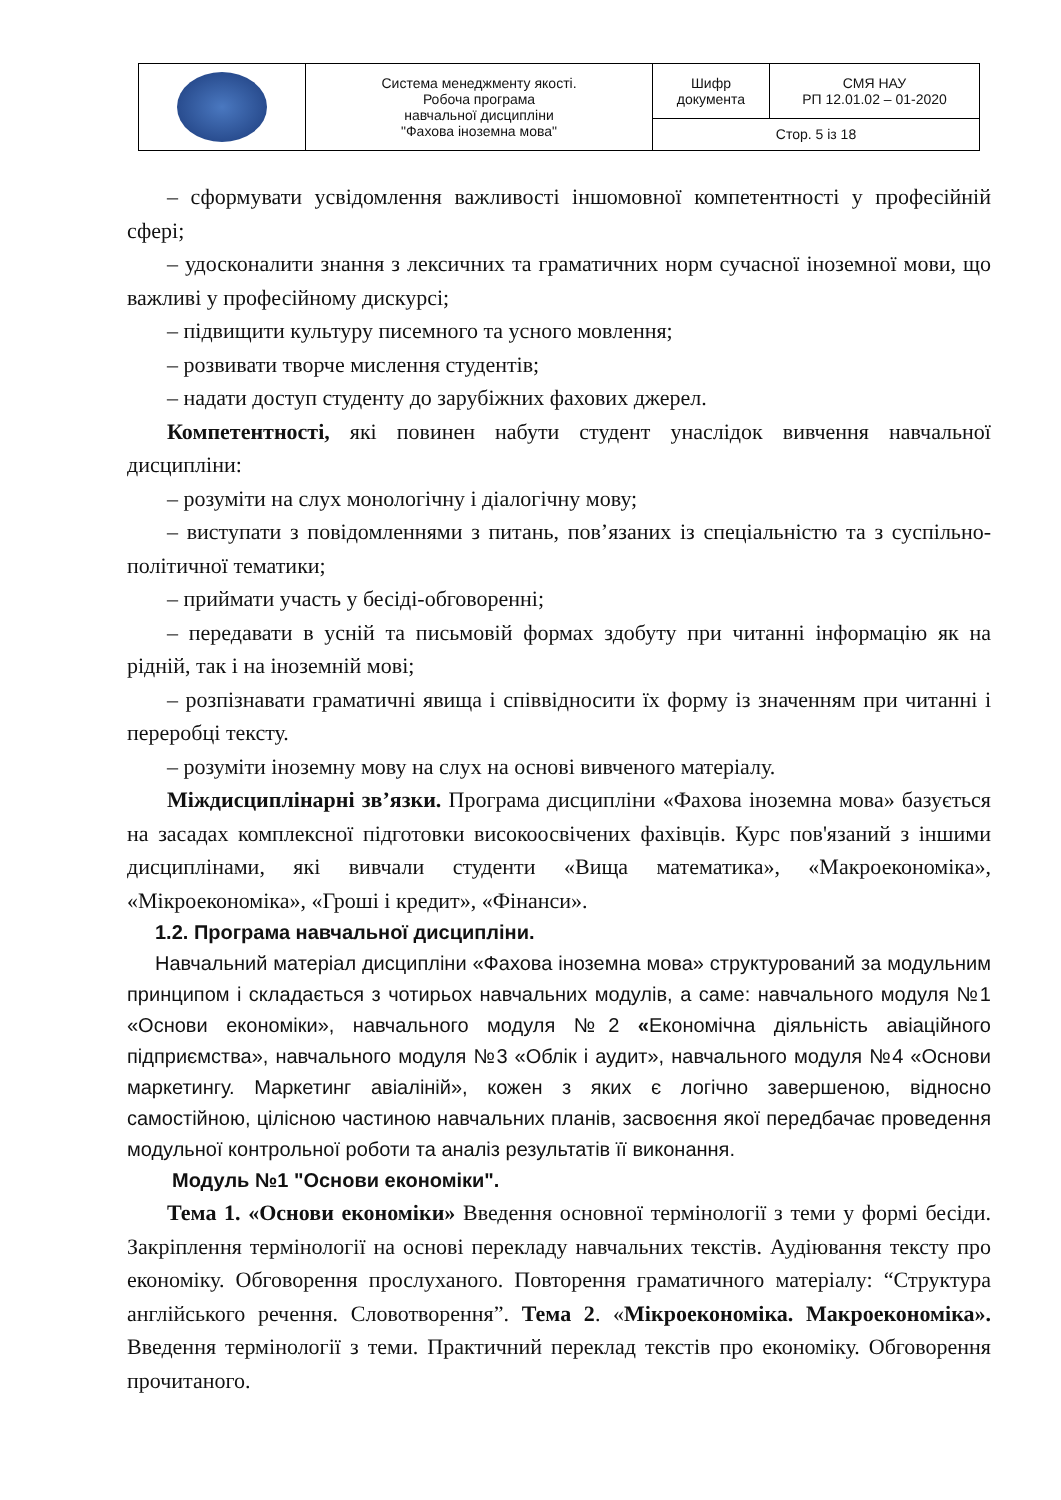| | Система менеджменту якості. Робоча програма навчальної дисципліни "Фахова іноземна мова" | Шифр документа | СМЯ НАУ РП 12.01.02 – 01-2020 |
| | | Стор. 5 із 18 | |
– сформувати усвідомлення важливості іншомовної компетентності у професійній сфері;
– удосконалити знання з лексичних та граматичних норм сучасної іноземної мови, що важливі у професійному дискурсі;
– підвищити культуру писемного та усного мовлення;
– розвивати творче мислення студентів;
– надати доступ студенту до зарубіжних фахових джерел.
Компетентності, які повинен набути студент унаслідок вивчення навчальної дисципліни:
– розуміти на слух монологічну і діалогічну мову;
– виступати з повідомленнями з питань, пов’язаних із спеціальністю та з суспільно-політичної тематики;
– приймати участь у бесіді-обговоренні;
– передавати в усній та письмовій формах здобуту при читанні інформацію як на рідній, так і на іноземній мові;
– розпізнавати граматичні явища і співвідносити їх форму із значенням при читанні і переробці тексту.
– розуміти іноземну мову на слух на основі вивченого матеріалу.
Міждисциплінарні зв’язки. Програма дисципліни «Фахова іноземна мова» базується на засадах комплексної підготовки високоосвічених фахівців. Курс пов'язаний з іншими дисциплінами, які вивчали студенти «Вища математика», «Макроекономіка», «Мікроекономіка», «Гроші і кредит», «Фінанси».
1.2. Програма навчальної дисципліни.
Навчальний матеріал дисципліни «Фахова іноземна мова» структурований за модульним принципом і складається з чотирьох навчальних модулів, а саме: навчального модуля №1 «Основи економіки», навчального модуля №2 «Економічна діяльність авіаційного підприємства», навчального модуля №3 «Облік і аудит», навчального модуля №4 «Основи маркетингу. Маркетинг авіаліній», кожен з яких є логічно завершеною, відносно самостійною, цілісною частиною навчальних планів, засвоєння якої передбачає проведення модульної контрольної роботи та аналіз результатів її виконання.
Модуль №1 "Основи економіки".
Тема 1. «Основи економіки» Введення основної термінології з теми у формі бесіди. Закріплення термінології на основі перекладу навчальних текстів. Аудіювання тексту про економіку. Обговорення прослуханого. Повторення граматичного матеріалу: “Структура англійського речення. Словотворення”. Тема 2. «Мікроекономіка. Макроекономіка». Введення термінології з теми. Практичний переклад текстів про економіку. Обговорення прочитаного.